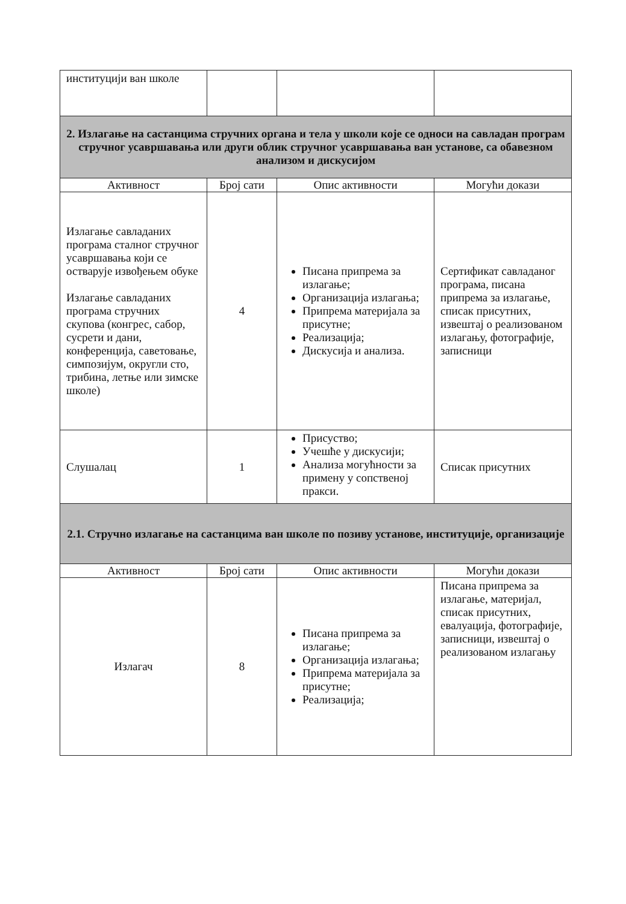| институцији ван школе | | | |
| 2. Излагање на састанцима стручних органа и тела у школи које се односи на савладан програм стручног усавршавања или други облик стручног усавршавања ван установе, са обавезном анализом и дискусијом | | | |
| Активност | Број сати | Опис активности | Могући докази |
| Излагање савладаних програма сталног стручног усавршавања који се остварује извођењем обуке Излагање савладаних програма стручних скупова (конгрес, сабор, сусрети и дани, конференција, саветовање, симпозијум, округли сто, трибина, летње или зимске школе) | 4 | Писана припрема за излагање; Организација излагања; Припрема материјала за присутне; Реализација; Дискусија и анализа. | Сертификат савладаног програма, писана припрема за излагање, списак присутних, извештај о реализованом излагању, фотографије, записници |
| Слушалац | 1 | Присуство; Учешће у дискусији; Анализа могућности за примену у сопственој пракси. | Списак присутних |
| 2.1. Стручно излагање на састанцима ван школе по позиву установе, институције, организације | | | |
| Активност | Број сати | Опис активности | Могући докази |
| Излагач | 8 | Писана припрема за излагање; Организација излагања; Припрема материјала за присутне; Реализација; | Писана припрема за излагање, материјал, списак присутних, евалуација, фотографије, записници, извештај о реализованом излагању |